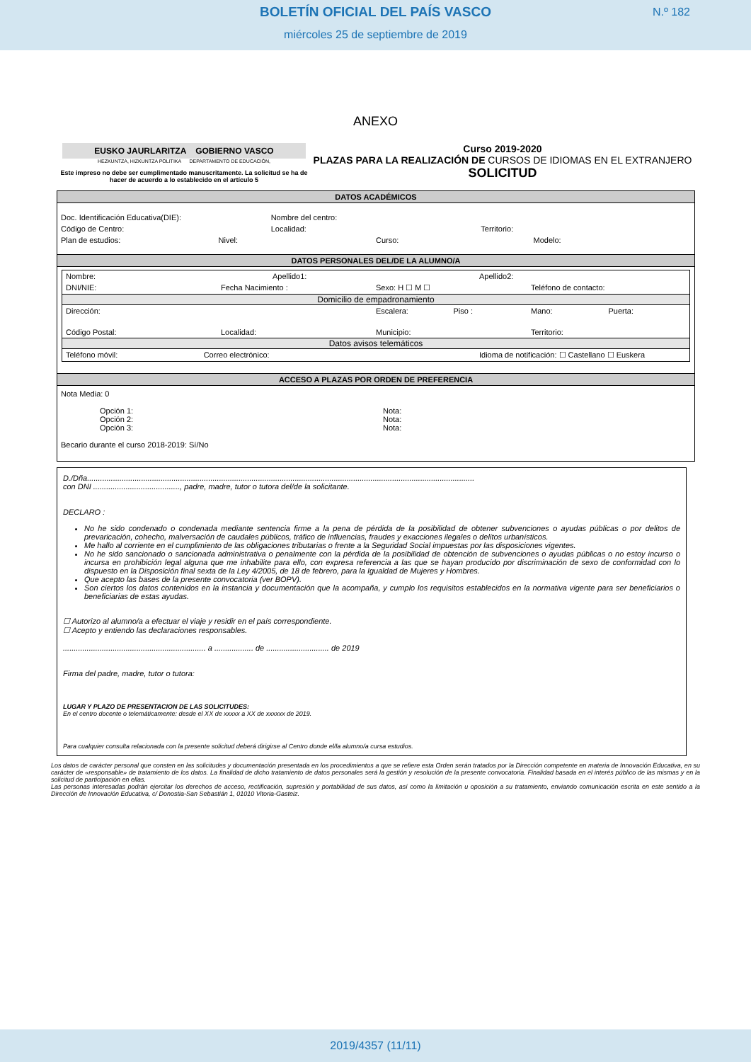BOLETÍN OFICIAL DEL PAÍS VASCO
N.º 182
miércoles 25 de septiembre de 2019
ANEXO
EUSKO JAURLARITZA GOBIERNO VASCO
HEZKUNTZA, HIZKUNTZA POLITIKA DEPARTAMENTO DE EDUCACIÓN,
Este impreso no debe ser cumplimentado manuscritamente. La solicitud se ha de hacer de acuerdo a lo establecido en el artículo 5
Curso 2019-2020
PLAZAS PARA LA REALIZACIÓN DE CURSOS DE IDIOMAS EN EL EXTRANJERO
SOLICITUD
DATOS ACADÉMICOS
Doc. Identificación Educativa(DIE): Nombre del centro:
Código de Centro: Localidad: Territorio:
Plan de estudios: Nivel: Curso: Modelo:
DATOS PERSONALES DEL/DE LA ALUMNO/A
Nombre: Apellido1: Apellido2:
DNI/NIE: Fecha Nacimiento : Sexo: H ☐ M ☐ Teléfono de contacto:
Domicilio de empadronamiento
Dirección: Escalera: Piso : Mano: Puerta:
Código Postal: Localidad: Municipio: Territorio:
Datos avisos telemáticos
Teléfono móvil: Correo electrónico: Idioma de notificación: ☐ Castellano ☐ Euskera
ACCESO A PLAZAS POR ORDEN DE PREFERENCIA
Nota Media: 0
Opción 1:
Nota:
Opción 2:
Nota:
Opción 3:
Nota:
Becario durante el curso 2018-2019: Sí/No
D./Dña...................................................................................................................................................................................
con DNI ........................................, padre, madre, tutor o tutora del/de la solicitante.
DECLARO :
No he sido condenado o condenada mediante sentencia firme a la pena de pérdida de la posibilidad de obtener subvenciones o ayudas públicas o por delitos de prevaricación, cohecho, malversación de caudales públicos, tráfico de influencias, fraudes y exacciones ilegales o delitos urbanísticos.
Me hallo al corriente en el cumplimiento de las obligaciones tributarias o frente a la Seguridad Social impuestas por las disposiciones vigentes.
No he sido sancionado o sancionada administrativa o penalmente con la pérdida de la posibilidad de obtención de subvenciones o ayudas públicas o no estoy incurso o incursa en prohibición legal alguna que me inhabilite para ello, con expresa referencia a las que se hayan producido por discriminación de sexo de conformidad con lo dispuesto en la Disposición final sexta de la Ley 4/2005, de 18 de febrero, para la Igualdad de Mujeres y Hombres.
Que acepto las bases de la presente convocatoria (ver BOPV).
Son ciertos los datos contenidos en la instancia y documentación que la acompaña, y cumplo los requisitos establecidos en la normativa vigente para ser beneficiarios o beneficiarias de estas ayudas.
☐ Autorizo al alumno/a a efectuar el viaje y residir en el país correspondiente.
☐ Acepto y entiendo las declaraciones responsables.
.................................................................. a .................. de ............................. de 2019
Firma del padre, madre, tutor o tutora:
LUGAR Y PLAZO DE PRESENTACION DE LAS SOLICITUDES:
En el centro docente o telemáticamente: desde el XX de xxxxx a XX de xxxxxx de 2019.
Para cualquier consulta relacionada con la presente solicitud deberá dirigirse al Centro donde el/la alumno/a cursa estudios.
Los datos de carácter personal que consten en las solicitudes y documentación presentada en los procedimientos a que se refiere esta Orden serán tratados por la Dirección competente en materia de Innovación Educativa, en su carácter de «responsable» de tratamiento de los datos. La finalidad de dicho tratamiento de datos personales será la gestión y resolución de la presente convocatoria. Finalidad basada en el interés público de las mismas y en la solicitud de participación en ellas.
Las personas interesadas podrán ejercitar los derechos de acceso, rectificación, supresión y portabilidad de sus datos, así como la limitación u oposición a su tratamiento, enviando comunicación escrita en este sentido a la Dirección de Innovación Educativa, c/ Donostia-San Sebastián 1, 01010 Vitoria-Gasteiz.
2019/4357 (11/11)